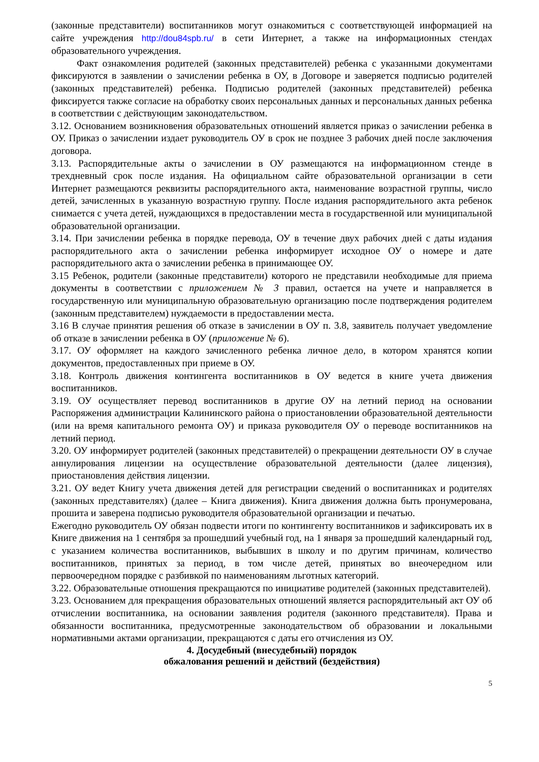(законные представители) воспитанников могут ознакомиться с соответствующей информацией на сайте учреждения http://dou84spb.ru/ в сети Интернет, а также на информационных стендах образовательного учреждения.
Факт ознакомления родителей (законных представителей) ребенка с указанными документами фиксируются в заявлении о зачислении ребенка в ОУ, в Договоре и заверяется подписью родителей (законных представителей) ребенка. Подписью родителей (законных представителей) ребенка фиксируется также согласие на обработку своих персональных данных и персональных данных ребенка в соответствии с действующим законодательством.
3.12. Основанием возникновения образовательных отношений является приказ о зачислении ребенка в ОУ. Приказ о зачислении издает руководитель ОУ в срок не позднее 3 рабочих дней после заключения договора.
3.13. Распорядительные акты о зачислении в ОУ размещаются на информационном стенде в трехдневный срок после издания. На официальном сайте образовательной организации в сети Интернет размещаются реквизиты распорядительного акта, наименование возрастной группы, число детей, зачисленных в указанную возрастную группу. После издания распорядительного акта ребенок снимается с учета детей, нуждающихся в предоставлении места в государственной или муниципальной образовательной организации.
3.14. При зачислении ребенка в порядке перевода, ОУ в течение двух рабочих дней с даты издания распорядительного акта о зачислении ребенка информирует исходное ОУ о номере и дате распорядительного акта о зачислении ребенка в принимающее ОУ.
3.15 Ребенок, родители (законные представители) которого не представили необходимые для приема документы в соответствии с приложением № 3 правил, остается на учете и направляется в государственную или муниципальную образовательную организацию после подтверждения родителем (законным представителем) нуждаемости в предоставлении места.
3.16 В случае принятия решения об отказе в зачислении в ОУ п. 3.8, заявитель получает уведомление об отказе в зачислении ребенка в ОУ (приложение № 6).
3.17. ОУ оформляет на каждого зачисленного ребенка личное дело, в котором хранятся копии документов, предоставленных при приеме в ОУ.
3.18. Контроль движения контингента воспитанников в ОУ ведется в книге учета движения воспитанников.
3.19. ОУ осуществляет перевод воспитанников в другие ОУ на летний период на основании Распоряжения администрации Калининского района о приостановлении образовательной деятельности (или на время капитального ремонта ОУ) и приказа руководителя ОУ о переводе воспитанников на летний период.
3.20. ОУ информирует родителей (законных представителей) о прекращении деятельности ОУ в случае аннулирования лицензии на осуществление образовательной деятельности (далее лицензия), приостановления действия лицензии.
3.21. ОУ ведет Книгу учета движения детей для регистрации сведений о воспитанниках и родителях (законных представителях) (далее – Книга движения). Книга движения должна быть пронумерована, прошита и заверена подписью руководителя образовательной организации и печатью.
Ежегодно руководитель ОУ обязан подвести итоги по контингенту воспитанников и зафиксировать их в Книге движения на 1 сентября за прошедший учебный год, на 1 января за прошедший календарный год, с указанием количества воспитанников, выбывших в школу и по другим причинам, количество воспитанников, принятых за период, в том числе детей, принятых во внеочередном или первоочередном порядке с разбивкой по наименованиям льготных категорий.
3.22. Образовательные отношения прекращаются по инициативе родителей (законных представителей).
3.23. Основанием для прекращения образовательных отношений является распорядительный акт ОУ об отчислении воспитанника, на основании заявления родителя (законного представителя). Права и обязанности воспитанника, предусмотренные законодательством об образовании и локальными нормативными актами организации, прекращаются с даты его отчисления из ОУ.
4. Досудебный (внесудебный) порядок
обжалования решений и действий (бездействия)
5